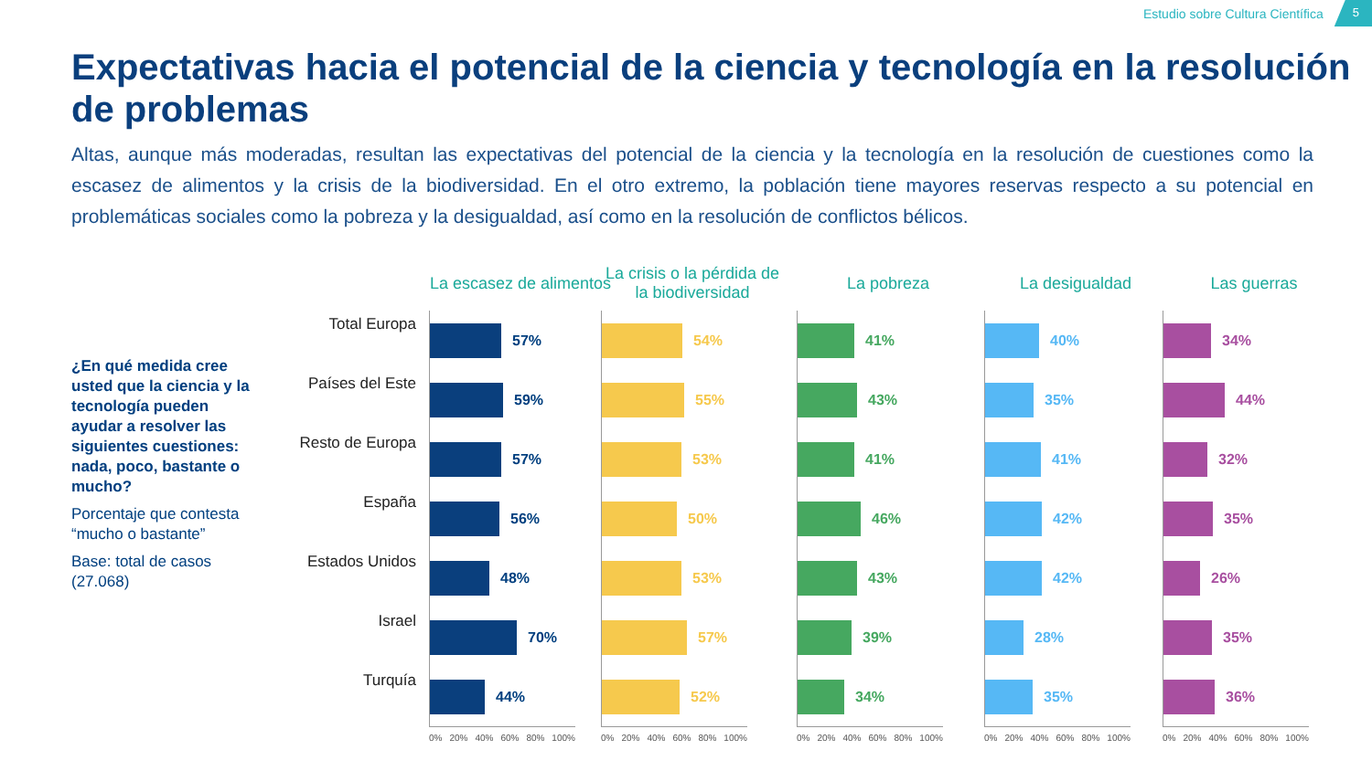Estudio sobre Cultura Científica 5
Expectativas hacia el potencial de la ciencia y tecnología en la resolución de problemas
Altas, aunque más moderadas, resultan las expectativas del potencial de la ciencia y la tecnología en la resolución de cuestiones como la escasez de alimentos y la crisis de la biodiversidad. En el otro extremo, la población tiene mayores reservas respecto a su potencial en problemáticas sociales como la pobreza y la desigualdad, así como en la resolución de conflictos bélicos.
¿En qué medida cree usted que la ciencia y la tecnología pueden ayudar a resolver las siguientes cuestiones: nada, poco, bastante o mucho?
Porcentaje que contesta “mucho o bastante”
Base: total de casos (27.068)
Total Europa
Países del Este
Resto de Europa
España
Estados Unidos
Israel
Turquía
La escasez de alimentos
57%
59%
57%
56%
48%
70%
44%
0% 20% 40% 60% 80% 100%
La crisis o la pérdida de la biodiversidad
54%
55%
53%
50%
53%
57%
52%
0% 20% 40% 60% 80% 100%
La pobreza
41%
43%
41%
46%
43%
39%
34%
0% 20% 40% 60% 80% 100%
La desigualdad
40%
35%
41%
42%
42%
28%
35%
0% 20% 40% 60% 80% 100%
Las guerras
34%
44%
32%
35%
26%
35%
36%
0% 20% 40% 60% 80% 100%